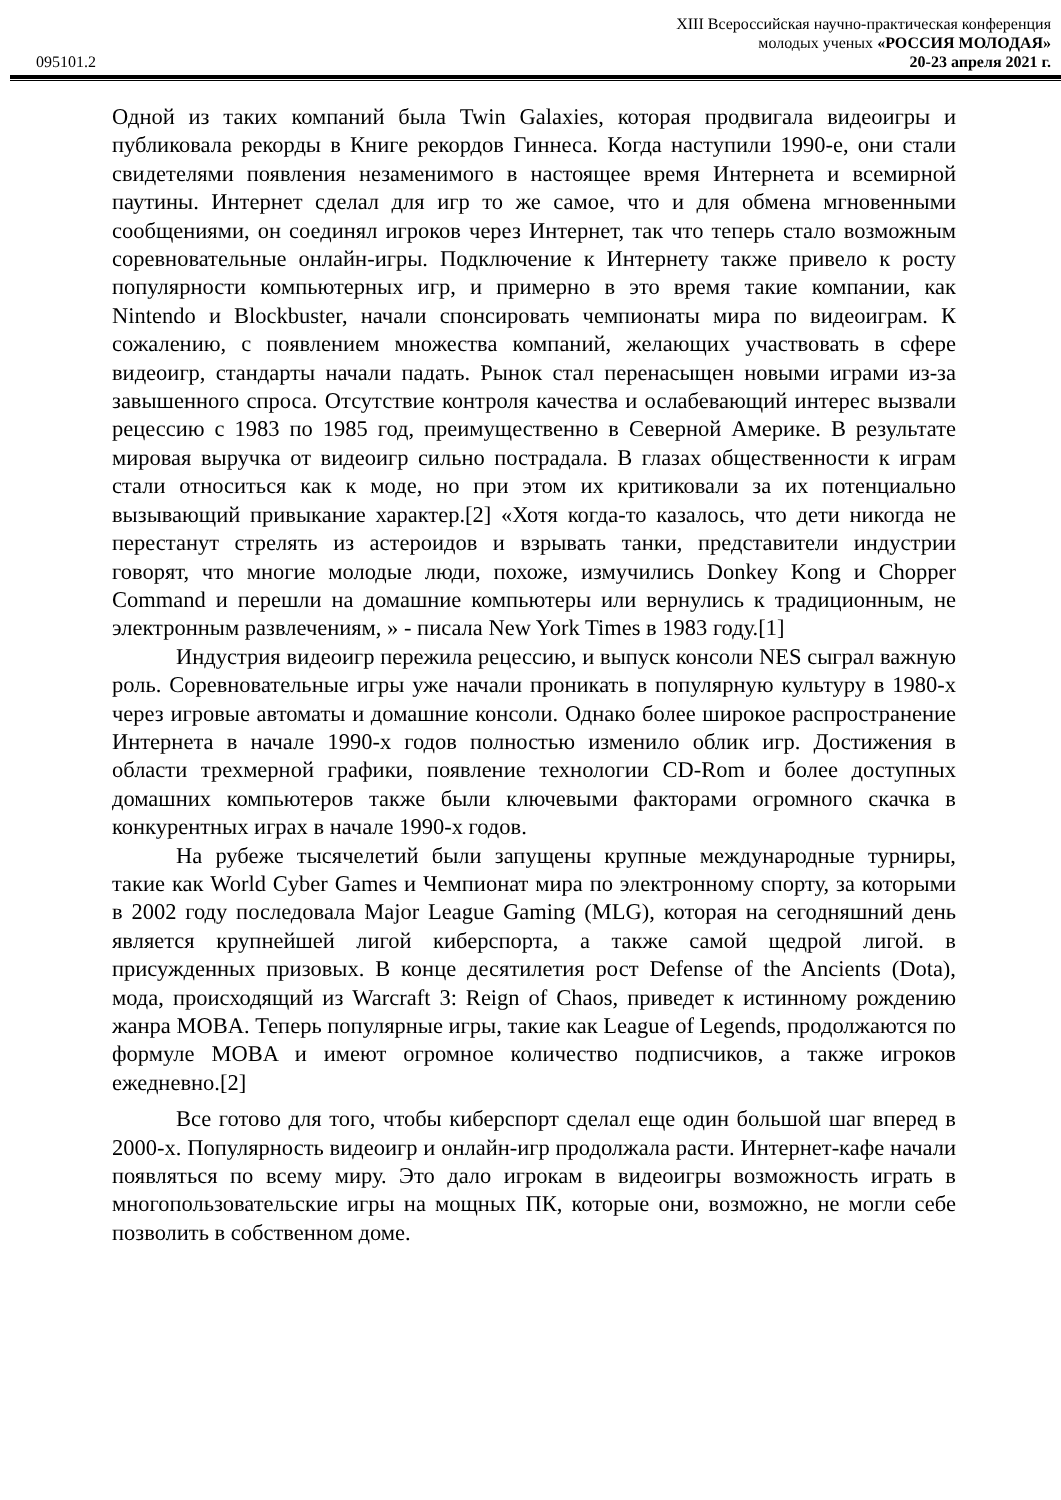XIII Всероссийская научно-практическая конференция
молодых ученых «РОССИЯ МОЛОДАЯ»
095101.2 20-23 апреля 2021 г.
Одной из таких компаний была Twin Galaxies, которая продвигала видеоигры и публиковала рекорды в Книге рекордов Гиннеса. Когда наступили 1990-е, они стали свидетелями появления незаменимого в настоящее время Интернета и всемирной паутины. Интернет сделал для игр то же самое, что и для обмена мгновенными сообщениями, он соединял игроков через Интернет, так что теперь стало возможным соревновательные онлайн-игры. Подключение к Интернету также привело к росту популярности компьютерных игр, и примерно в это время такие компании, как Nintendo и Blockbuster, начали спонсировать чемпионаты мира по видеоиграм. К сожалению, с появлением множества компаний, желающих участвовать в сфере видеоигр, стандарты начали падать. Рынок стал перенасыщен новыми играми из-за завышенного спроса. Отсутствие контроля качества и ослабевающий интерес вызвали рецессию с 1983 по 1985 год, преимущественно в Северной Америке. В результате мировая выручка от видеоигр сильно пострадала. В глазах общественности к играм стали относиться как к моде, но при этом их критиковали за их потенциально вызывающий привыкание характер.[2] «Хотя когда-то казалось, что дети никогда не перестанут стрелять из астероидов и взрывать танки, представители индустрии говорят, что многие молодые люди, похоже, измучились Donkey Kong и Chopper Command и перешли на домашние компьютеры или вернулись к традиционным, не электронным развлечениям, » - писала New York Times в 1983 году.[1]
Индустрия видеоигр пережила рецессию, и выпуск консоли NES сыграл важную роль. Соревновательные игры уже начали проникать в популярную культуру в 1980-х через игровые автоматы и домашние консоли. Однако более широкое распространение Интернета в начале 1990-х годов полностью изменило облик игр. Достижения в области трехмерной графики, появление технологии CD-Rom и более доступных домашних компьютеров также были ключевыми факторами огромного скачка в конкурентных играх в начале 1990-х годов.
На рубеже тысячелетий были запущены крупные международные турниры, такие как World Cyber Games и Чемпионат мира по электронному спорту, за которыми в 2002 году последовала Major League Gaming (MLG), которая на сегодняшний день является крупнейшей лигой киберспорта, а также самой щедрой лигой. в присужденных призовых. В конце десятилетия рост Defense of the Ancients (Dota), мода, происходящий из Warcraft 3: Reign of Chaos, приведет к истинному рождению жанра MOBA. Теперь популярные игры, такие как League of Legends, продолжаются по формуле MOBA и имеют огромное количество подписчиков, а также игроков ежедневно.[2]
Все готово для того, чтобы киберспорт сделал еще один большой шаг вперед в 2000-х. Популярность видеоигр и онлайн-игр продолжала расти. Интернет-кафе начали появляться по всему миру. Это дало игрокам в видеоигры возможность играть в многопользовательские игры на мощных ПК, которые они, возможно, не могли себе позволить в собственном доме.